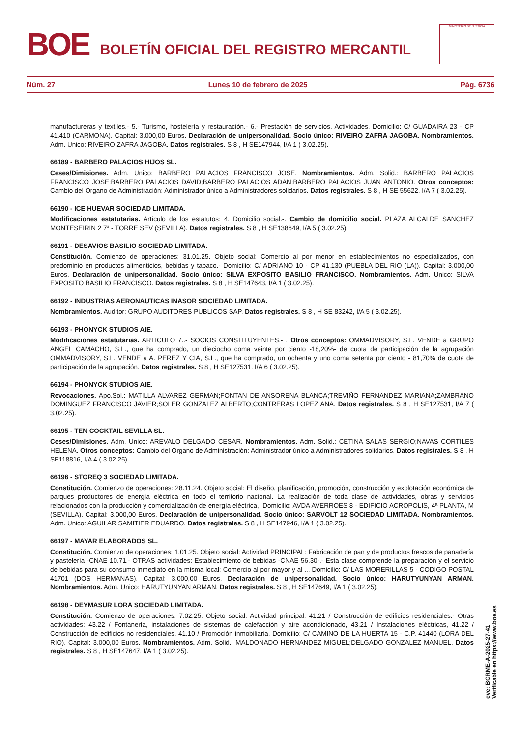BOE
BOLETÍN OFICIAL DEL REGISTRO MERCANTIL
MINISTERIO DE JUSTICIA
Núm. 27 Lunes 10 de febrero de 2025 Pág. 6736
manufactureras y textiles.- 5.- Turismo, hostelería y restauración.- 6.- Prestación de servicios. Actividades. Domicilio: C/ GUADAIRA 23 - CP 41.410 (CARMONA). Capital: 3.000,00 Euros. Declaración de unipersonalidad. Socio único: RIVEIRO ZAFRA JAGOBA. Nombramientos. Adm. Unico: RIVEIRO ZAFRA JAGOBA. Datos registrales. S 8 , H SE147944, I/A 1 ( 3.02.25).
66189 - BARBERO PALACIOS HIJOS SL.
Ceses/Dimisiones. Adm. Unico: BARBERO PALACIOS FRANCISCO JOSE. Nombramientos. Adm. Solid.: BARBERO PALACIOS FRANCISCO JOSE;BARBERO PALACIOS DAVID;BARBERO PALACIOS ADAN;BARBERO PALACIOS JUAN ANTONIO. Otros conceptos: Cambio del Organo de Administración: Administrador único a Administradores solidarios. Datos registrales. S 8 , H SE 55622, I/A 7 ( 3.02.25).
66190 - ICE HUEVAR SOCIEDAD LIMITADA.
Modificaciones estatutarias. Artículo de los estatutos: 4. Domicilio social.-. Cambio de domicilio social. PLAZA ALCALDE SANCHEZ MONTESEIRIN 2 7ª - TORRE SEV (SEVILLA). Datos registrales. S 8 , H SE138649, I/A 5 ( 3.02.25).
66191 - DESAVIOS BASILIO SOCIEDAD LIMITADA.
Constitución. Comienzo de operaciones: 31.01.25. Objeto social: Comercio al por menor en establecimientos no especializados, con predominio en productos alimenticios, bebidas y tabaco.- Domicilio: C/ ADRIANO 10 - CP 41.130 (PUEBLA DEL RIO (LA)). Capital: 3.000,00 Euros. Declaración de unipersonalidad. Socio único: SILVA EXPOSITO BASILIO FRANCISCO. Nombramientos. Adm. Unico: SILVA EXPOSITO BASILIO FRANCISCO. Datos registrales. S 8 , H SE147643, I/A 1 ( 3.02.25).
66192 - INDUSTRIAS AERONAUTICAS INASOR SOCIEDAD LIMITADA.
Nombramientos. Auditor: GRUPO AUDITORES PUBLICOS SAP. Datos registrales. S 8 , H SE 83242, I/A 5 ( 3.02.25).
66193 - PHONYCK STUDIOS AIE.
Modificaciones estatutarias. ARTICULO 7..- SOCIOS CONSTITUYENTES.- . Otros conceptos: OMMADVISORY, S.L. VENDE a GRUPO ANGEL CAMACHO, S.L., que ha comprado, un dieciocho coma veinte por ciento -18,20%- de cuota de participación de la agrupación OMMADVISORY, S.L. VENDE a A. PEREZ Y CIA, S.L., que ha comprado, un ochenta y uno coma setenta por ciento - 81,70% de cuota de participación de la agrupación. Datos registrales. S 8 , H SE127531, I/A 6 ( 3.02.25).
66194 - PHONYCK STUDIOS AIE.
Revocaciones. Apo.Sol.: MATILLA ALVAREZ GERMAN;FONTAN DE ANSORENA BLANCA;TREVIÑO FERNANDEZ MARIANA;ZAMBRANO DOMINGUEZ FRANCISCO JAVIER;SOLER GONZALEZ ALBERTO;CONTRERAS LOPEZ ANA. Datos registrales. S 8 , H SE127531, I/A 7 ( 3.02.25).
66195 - TEN COCKTAIL SEVILLA SL.
Ceses/Dimisiones. Adm. Unico: AREVALO DELGADO CESAR. Nombramientos. Adm. Solid.: CETINA SALAS SERGIO;NAVAS CORTILES HELENA. Otros conceptos: Cambio del Organo de Administración: Administrador único a Administradores solidarios. Datos registrales. S 8 , H SE118816, I/A 4 ( 3.02.25).
66196 - STOREQ 3 SOCIEDAD LIMITADA.
Constitución. Comienzo de operaciones: 28.11.24. Objeto social: El diseño, planificación, promoción, construcción y explotación económica de parques productores de energía eléctrica en todo el territorio nacional. La realización de toda clase de actividades, obras y servicios relacionados con la producción y comercialización de energía eléctrica,. Domicilio: AVDA AVERROES 8 - EDIFICIO ACROPOLIS, 4ª PLANTA, M (SEVILLA). Capital: 3.000,00 Euros. Declaración de unipersonalidad. Socio único: SARVOLT 12 SOCIEDAD LIMITADA. Nombramientos. Adm. Unico: AGUILAR SAMITIER EDUARDO. Datos registrales. S 8 , H SE147946, I/A 1 ( 3.02.25).
66197 - MAYAR ELABORADOS SL.
Constitución. Comienzo de operaciones: 1.01.25. Objeto social: Actividad PRINCIPAL: Fabricación de pan y de productos frescos de panadería y pastelería -CNAE 10.71.- OTRAS actividades: Establecimiento de bebidas -CNAE 56.30-.- Esta clase comprende la preparación y el servicio de bebidas para su consumo inmediato en la misma local; Comercio al por mayor y al ... Domicilio: C/ LAS MORERILLAS 5 - CODIGO POSTAL 41701 (DOS HERMANAS). Capital: 3.000,00 Euros. Declaración de unipersonalidad. Socio único: HARUTYUNYAN ARMAN. Nombramientos. Adm. Unico: HARUTYUNYAN ARMAN. Datos registrales. S 8 , H SE147649, I/A 1 ( 3.02.25).
66198 - DEYMASUR LORA SOCIEDAD LIMITADA.
Constitución. Comienzo de operaciones: 7.02.25. Objeto social: Actividad principal: 41.21 / Construcción de edificios residenciales.- Otras actividades: 43.22 / Fontanería, instalaciones de sistemas de calefacción y aire acondicionado, 43.21 / Instalaciones eléctricas, 41.22 / Construcción de edificios no residenciales, 41.10 / Promoción inmobiliaria. Domicilio: C/ CAMINO DE LA HUERTA 15 - C.P. 41440 (LORA DEL RIO). Capital: 3.000,00 Euros. Nombramientos. Adm. Solid.: MALDONADO HERNANDEZ MIGUEL;DELGADO GONZALEZ MANUEL. Datos registrales. S 8 , H SE147647, I/A 1 ( 3.02.25).
cve: BORME-A-2025-27-41
Verificable en https://www.boe.es